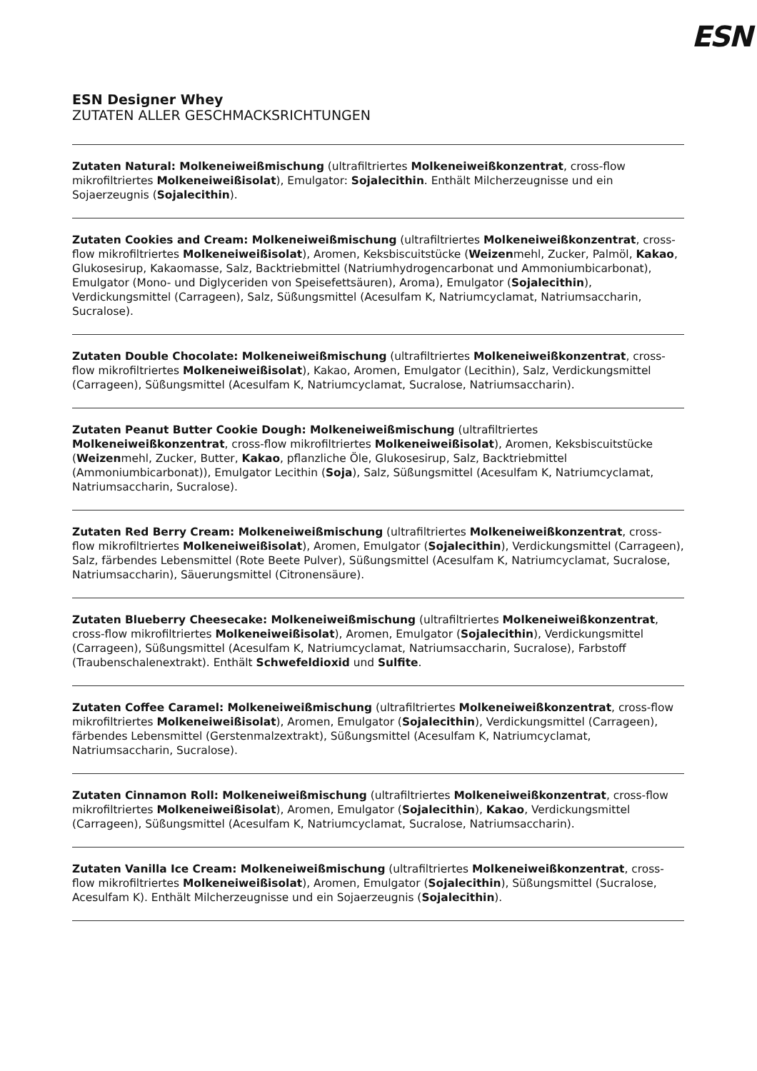ESN
ESN Designer Whey
ZUTATEN ALLER GESCHMACKSRICHTUNGEN
Zutaten Natural: Molkeneiweißmischung (ultrafiltriertes Molkeneiweißkonzentrat, cross-flow mikrofiltriertes Molkeneiweißisolat), Emulgator: Sojalecithin. Enthält Milcherzeugnisse und ein Sojaerzeugnis (Sojalecithin).
Zutaten Cookies and Cream: Molkeneiweißmischung (ultrafiltriertes Molkeneiweißkonzentrat, cross-flow mikrofiltriertes Molkeneiweißisolat), Aromen, Keksbiscuitstücke (Weizenmehl, Zucker, Palmöl, Kakao, Glukosesirup, Kakaomasse, Salz, Backtriebmittel (Natriumhydrogencarbonat und Ammoniumbicarbonat), Emulgator (Mono- und Diglyceriden von Speisefettsäuren), Aroma), Emulgator (Sojalecithin), Verdickungsmittel (Carrageen), Salz, Süßungsmittel (Acesulfam K, Natriumcyclamat, Natriumsaccharin, Sucralose).
Zutaten Double Chocolate: Molkeneiweißmischung (ultrafiltriertes Molkeneiweißkonzentrat, cross-flow mikrofiltriertes Molkeneiweißisolat), Kakao, Aromen, Emulgator (Lecithin), Salz, Verdickungsmittel (Carrageen), Süßungsmittel (Acesulfam K, Natriumcyclamat, Sucralose, Natriumsaccharin).
Zutaten Peanut Butter Cookie Dough: Molkeneiweißmischung (ultrafiltriertes Molkeneiweißkonzentrat, cross-flow mikrofiltriertes Molkeneiweißisolat), Aromen, Keksbiscuitstücke (Weizenmehl, Zucker, Butter, Kakao, pflanzliche Öle, Glukosesirup, Salz, Backtriebmittel (Ammoniumbicarbonat)), Emulgator Lecithin (Soja), Salz, Süßungsmittel (Acesulfam K, Natriumcyclamat, Natriumsaccharin, Sucralose).
Zutaten Red Berry Cream: Molkeneiweißmischung (ultrafiltriertes Molkeneiweißkonzentrat, cross-flow mikrofiltriertes Molkeneiweißisolat), Aromen, Emulgator (Sojalecithin), Verdickungsmittel (Carrageen), Salz, färbendes Lebensmittel (Rote Beete Pulver), Süßungsmittel (Acesulfam K, Natriumcyclamat, Sucralose, Natriumsaccharin), Säuerungsmittel (Citronensäure).
Zutaten Blueberry Cheesecake: Molkeneiweißmischung (ultrafiltriertes Molkeneiweißkonzentrat, cross-flow mikrofiltriertes Molkeneiweißisolat), Aromen, Emulgator (Sojalecithin), Verdickungsmittel (Carrageen), Süßungsmittel (Acesulfam K, Natriumcyclamat, Natriumsaccharin, Sucralose), Farbstoff (Traubenschalenextrakt). Enthält Schwefeldioxid und Sulfite.
Zutaten Coffee Caramel: Molkeneiweißmischung (ultrafiltriertes Molkeneiweißkonzentrat, cross-flow mikrofiltriertes Molkeneiweißisolat), Aromen, Emulgator (Sojalecithin), Verdickungsmittel (Carrageen), färbendes Lebensmittel (Gerstenmalzextrakt), Süßungsmittel (Acesulfam K, Natriumcyclamat, Natriumsaccharin, Sucralose).
Zutaten Cinnamon Roll: Molkeneiweißmischung (ultrafiltriertes Molkeneiweißkonzentrat, cross-flow mikrofiltriertes Molkeneiweißisolat), Aromen, Emulgator (Sojalecithin), Kakao, Verdickungsmittel (Carrageen), Süßungsmittel (Acesulfam K, Natriumcyclamat, Sucralose, Natriumsaccharin).
Zutaten Vanilla Ice Cream: Molkeneiweißmischung (ultrafiltriertes Molkeneiweißkonzentrat, cross-flow mikrofiltriertes Molkeneiweißisolat), Aromen, Emulgator (Sojalecithin), Süßungsmittel (Sucralose, Acesulfam K). Enthält Milcherzeugnisse und ein Sojaerzeugnis (Sojalecithin).